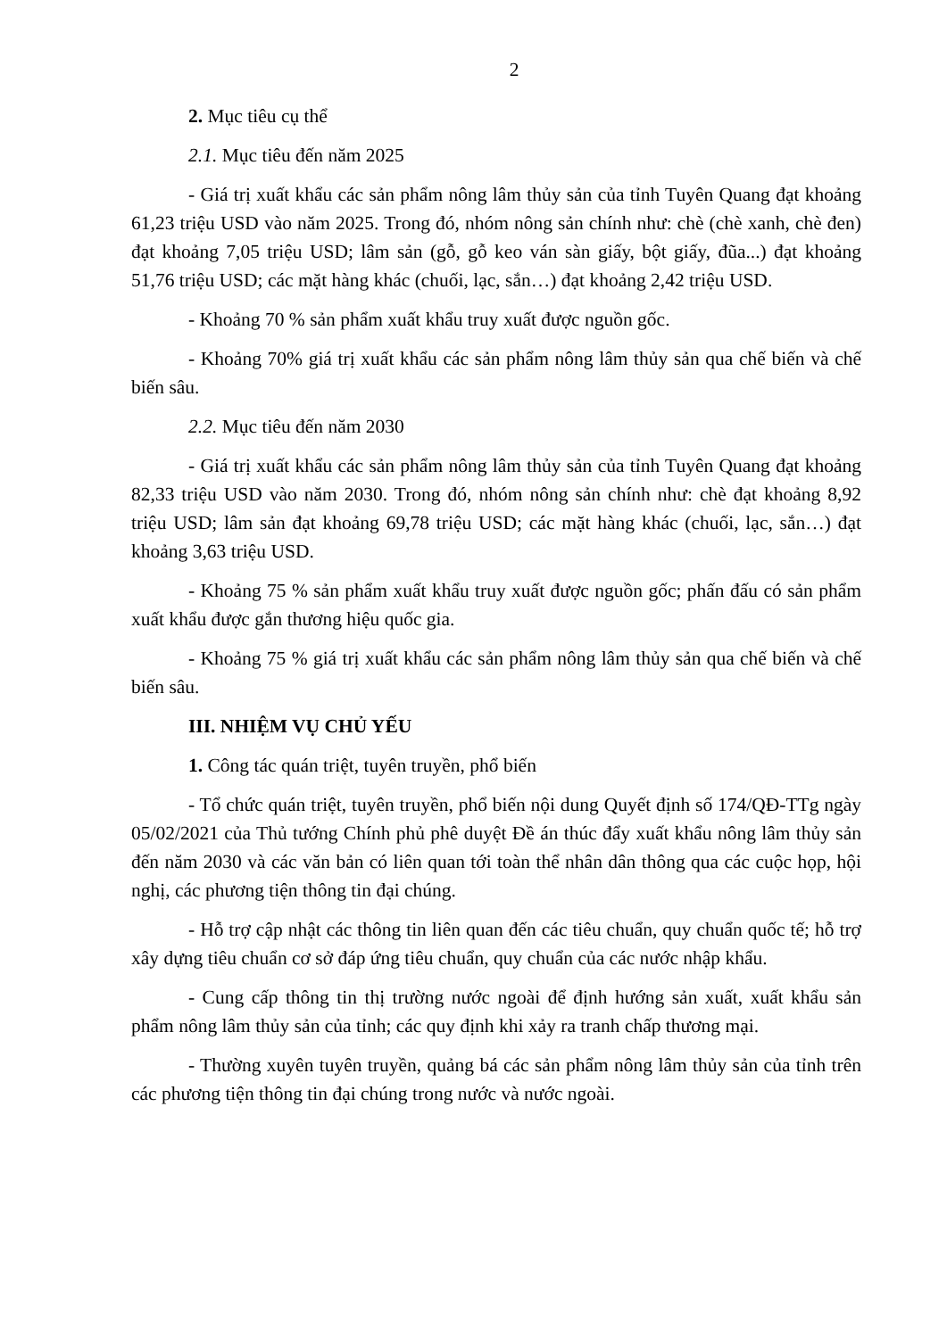2
2. Mục tiêu cụ thể
2.1. Mục tiêu đến năm 2025
- Giá trị xuất khẩu các sản phẩm nông lâm thủy sản của tỉnh Tuyên Quang đạt khoảng 61,23 triệu USD vào năm 2025. Trong đó, nhóm nông sản chính như: chè (chè xanh, chè đen) đạt khoảng 7,05 triệu USD; lâm sản (gỗ, gỗ keo ván sàn giấy, bột giấy, đũa...) đạt khoảng 51,76 triệu USD; các mặt hàng khác (chuối, lạc, sắn…) đạt khoảng 2,42 triệu USD.
- Khoảng 70 % sản phẩm xuất khẩu truy xuất được nguồn gốc.
- Khoảng 70% giá trị xuất khẩu các sản phẩm nông lâm thủy sản qua chế biến và chế biến sâu.
2.2. Mục tiêu đến năm 2030
- Giá trị xuất khẩu các sản phẩm nông lâm thủy sản của tỉnh Tuyên Quang đạt khoảng 82,33 triệu USD vào năm 2030. Trong đó, nhóm nông sản chính như: chè đạt khoảng 8,92 triệu USD; lâm sản đạt khoảng 69,78 triệu USD; các mặt hàng khác (chuối, lạc, sắn…) đạt khoảng 3,63 triệu USD.
- Khoảng 75 % sản phẩm xuất khẩu truy xuất được nguồn gốc; phấn đấu có sản phẩm xuất khẩu được gắn thương hiệu quốc gia.
- Khoảng 75 % giá trị xuất khẩu các sản phẩm nông lâm thủy sản qua chế biến và chế biến sâu.
III. NHIỆM VỤ CHỦ YẾU
1. Công tác quán triệt, tuyên truyền, phổ biến
- Tổ chức quán triệt, tuyên truyền, phổ biến nội dung Quyết định số 174/QĐ-TTg ngày 05/02/2021 của Thủ tướng Chính phủ phê duyệt Đề án thúc đẩy xuất khẩu nông lâm thủy sản đến năm 2030 và các văn bản có liên quan tới toàn thể nhân dân thông qua các cuộc họp, hội nghị, các phương tiện thông tin đại chúng.
- Hỗ trợ cập nhật các thông tin liên quan đến các tiêu chuẩn, quy chuẩn quốc tế; hỗ trợ xây dựng tiêu chuẩn cơ sở đáp ứng tiêu chuẩn, quy chuẩn của các nước nhập khẩu.
- Cung cấp thông tin thị trường nước ngoài để định hướng sản xuất, xuất khẩu sản phẩm nông lâm thủy sản của tỉnh; các quy định khi xảy ra tranh chấp thương mại.
- Thường xuyên tuyên truyền, quảng bá các sản phẩm nông lâm thủy sản của tỉnh trên các phương tiện thông tin đại chúng trong nước và nước ngoài.